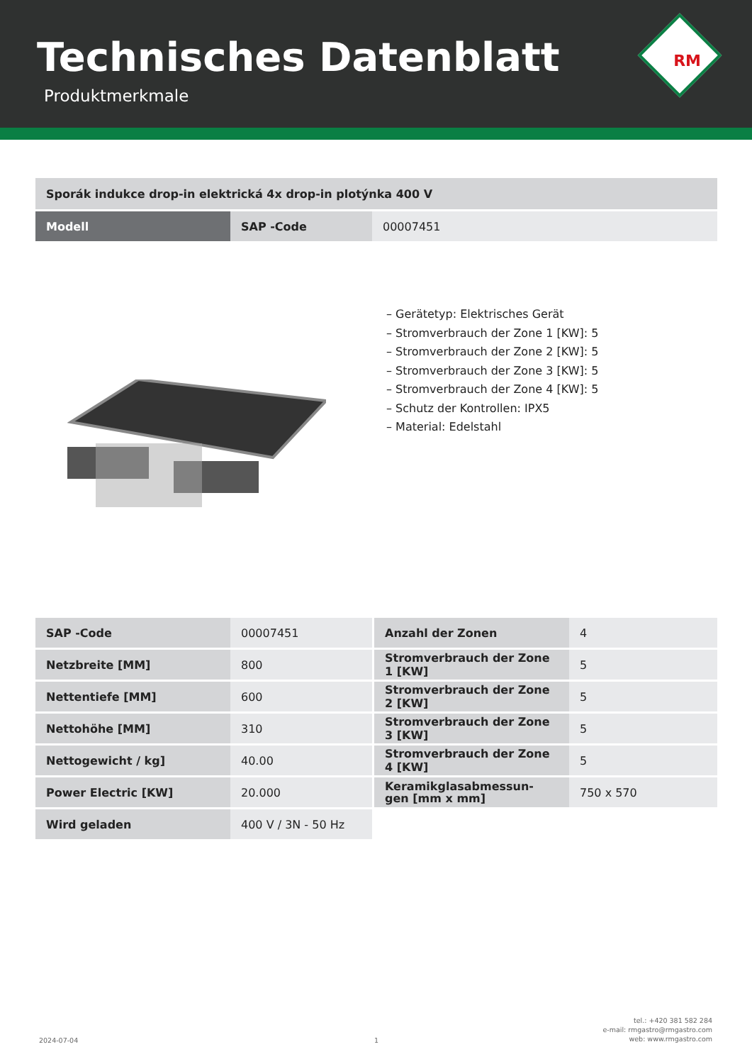Technisches Datenblatt
Produktmerkmale
RM
| Sporák indukce drop-in elektrická 4x drop-in plotýnka 400 V | | |
| Modell | SAP -Code | 00007451 |
– Gerätetyp: Elektrisches Gerät
– Stromverbrauch der Zone 1 [KW]: 5
– Stromverbrauch der Zone 2 [KW]: 5
– Stromverbrauch der Zone 3 [KW]: 5
– Stromverbrauch der Zone 4 [KW]: 5
– Schutz der Kontrollen: IPX5
– Material: Edelstahl
| SAP -Code | 00007451 | Anzahl der Zonen | 4 |
| Netzbreite [MM] | 800 | Stromverbrauch der Zone 1 [KW] | 5 |
| Nettentiefe [MM] | 600 | Stromverbrauch der Zone 2 [KW] | 5 |
| Nettohöhe [MM] | 310 | Stromverbrauch der Zone 3 [KW] | 5 |
| Nettogewicht / kg] | 40.00 | Stromverbrauch der Zone 4 [KW] | 5 |
| Power Electric [KW] | 20.000 | Keramikglasabmessun- gen [mm x mm] | 750 x 570 |
| Wird geladen | 400 V / 3N - 50 Hz | | |
2024-07-04 1
tel.: +420 381 582 284
e-mail: rmgastro@rmgastro.com
web: www.rmgastro.com